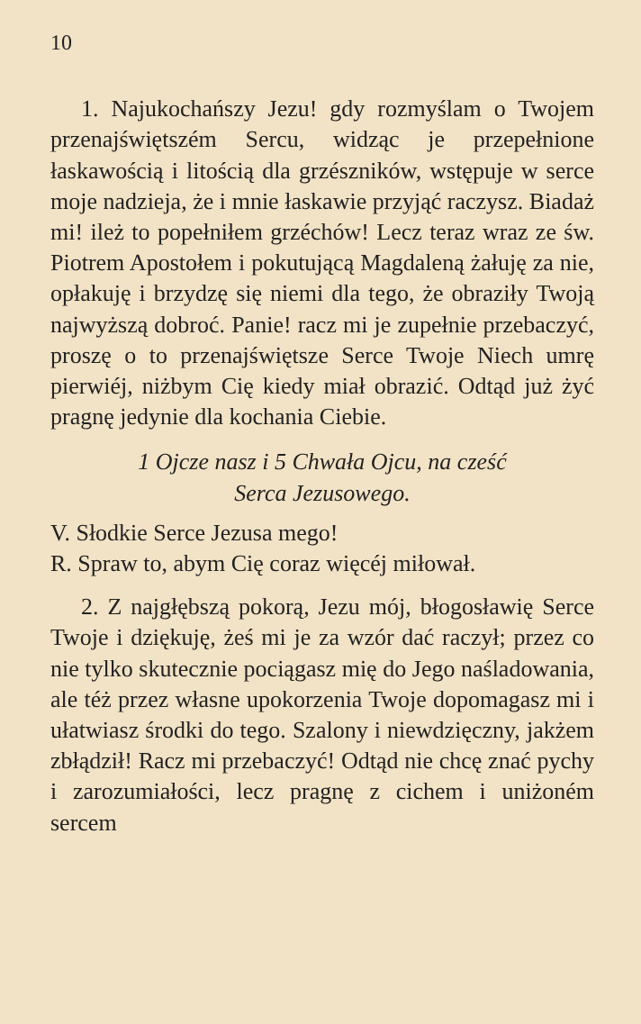10
1. Najukochańszy Jezu! gdy rozmyślam o Twojem przenajświętszém Sercu, widząc je przepełnione łaskawością i litością dla grzészników, wstępuje w serce moje nadzieja, że i mnie łaskawie przyjąć raczysz. Biadaż mi! ileż to popełniłem grzéchów! Lecz teraz wraz ze św. Piotrem Apostołem i pokutującą Magdaleną żałuję za nie, opłakuję i brzydzę się niemi dla tego, że obraziły Twoją najwyższą dobroć. Panie! racz mi je zupełnie przebaczyć, proszę o to przenajświętsze Serce Twoje Niech umrę pierwiéj, niżbym Cię kiedy miał obrazić. Odtąd już żyć pragnę jedynie dla kochania Ciebie.
1 Ojcze nasz i 5 Chwała Ojcu, na cześć
Serca Jezusowego.
V. Słodkie Serce Jezusa mego!
R. Spraw to, abym Cię coraz więcéj miłował.
2. Z najgłębszą pokorą, Jezu mój, błogosławię Serce Twoje i dziękuję, żeś mi je za wzór dać raczył; przez co nie tylko skutecznie pociągasz mię do Jego naśladowania, ale téż przez własne upokorzenia Twoje dopomagasz mi i ułatwiasz środki do tego. Szalony i niewdzięczny, jakżem zbłądził! Racz mi przebaczyć! Odtąd nie chcę znać pychy i zarozumiałości, lecz pragnę z cichem i uniżoném sercem